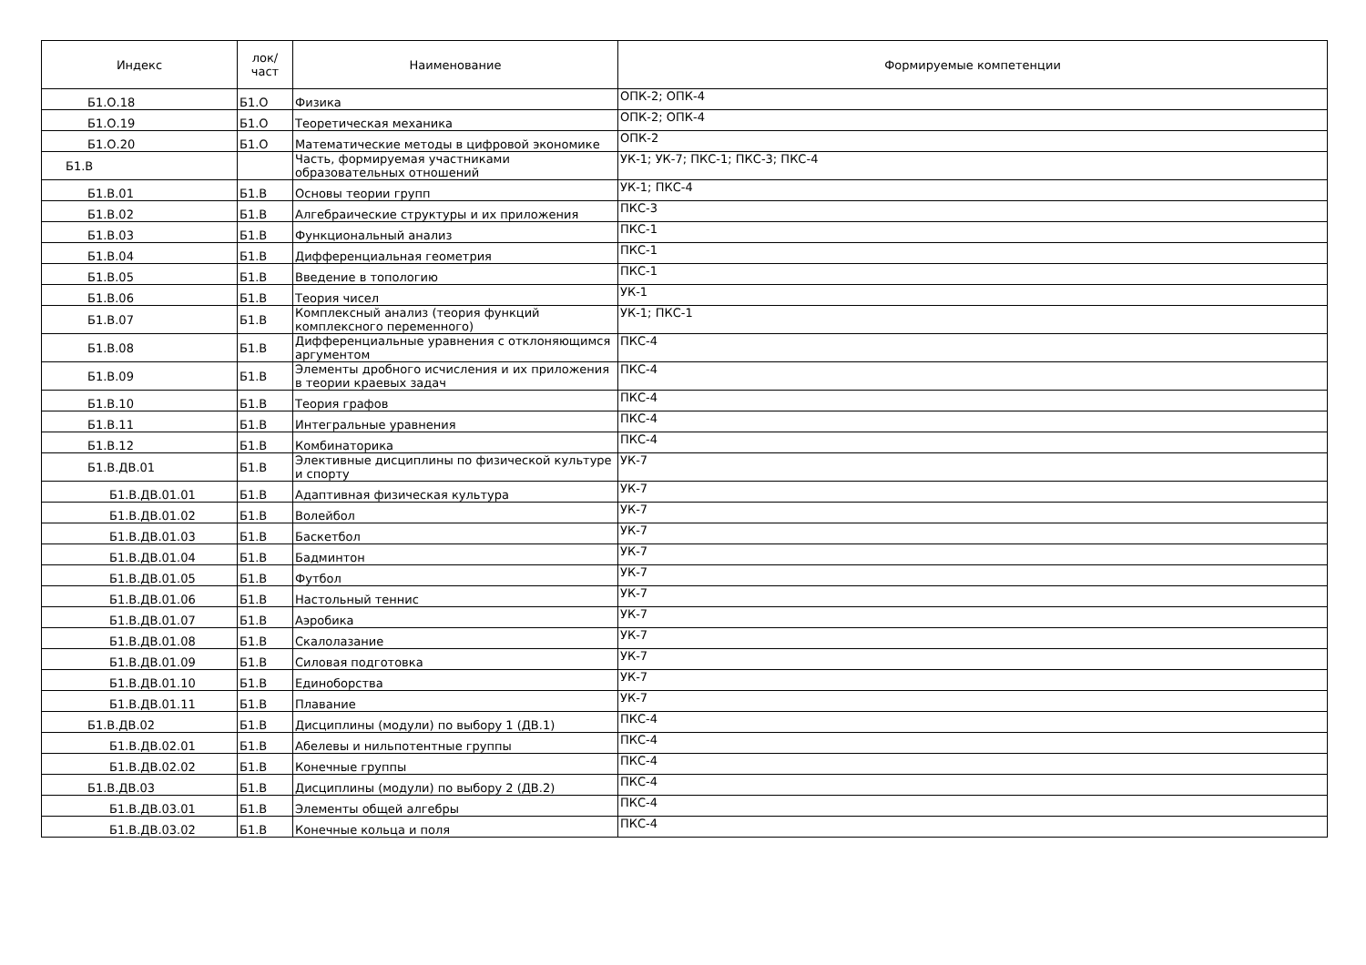| Индекс | лок/ част | Наименование | Формируемые компетенции |
| --- | --- | --- | --- |
| Б1.О.18 | Б1.О | Физика | ОПК-2; ОПК-4 |
| Б1.О.19 | Б1.О | Теоретическая механика | ОПК-2; ОПК-4 |
| Б1.О.20 | Б1.О | Математические методы в цифровой экономике | ОПК-2 |
| Б1.В | | Часть, формируемая участниками образовательных отношений | УК-1; УК-7; ПКС-1; ПКС-3; ПКС-4 |
| Б1.В.01 | Б1.В | Основы теории групп | УК-1; ПКС-4 |
| Б1.В.02 | Б1.В | Алгебраические структуры и их приложения | ПКС-3 |
| Б1.В.03 | Б1.В | Функциональный анализ | ПКС-1 |
| Б1.В.04 | Б1.В | Дифференциальная геометрия | ПКС-1 |
| Б1.В.05 | Б1.В | Введение в топологию | ПКС-1 |
| Б1.В.06 | Б1.В | Теория чисел | УК-1 |
| Б1.В.07 | Б1.В | Комплексный анализ (теория функций комплексного переменного) | УК-1; ПКС-1 |
| Б1.В.08 | Б1.В | Дифференциальные уравнения с отклоняющимся аргументом | ПКС-4 |
| Б1.В.09 | Б1.В | Элементы дробного исчисления и их приложения в теории краевых задач | ПКС-4 |
| Б1.В.10 | Б1.В | Теория графов | ПКС-4 |
| Б1.В.11 | Б1.В | Интегральные уравнения | ПКС-4 |
| Б1.В.12 | Б1.В | Комбинаторика | ПКС-4 |
| Б1.В.ДВ.01 | Б1.В | Элективные дисциплины по физической культуре и спорту | УК-7 |
| Б1.В.ДВ.01.01 | Б1.В | Адаптивная физическая культура | УК-7 |
| Б1.В.ДВ.01.02 | Б1.В | Волейбол | УК-7 |
| Б1.В.ДВ.01.03 | Б1.В | Баскетбол | УК-7 |
| Б1.В.ДВ.01.04 | Б1.В | Бадминтон | УК-7 |
| Б1.В.ДВ.01.05 | Б1.В | Футбол | УК-7 |
| Б1.В.ДВ.01.06 | Б1.В | Настольный теннис | УК-7 |
| Б1.В.ДВ.01.07 | Б1.В | Аэробика | УК-7 |
| Б1.В.ДВ.01.08 | Б1.В | Скалолазание | УК-7 |
| Б1.В.ДВ.01.09 | Б1.В | Силовая подготовка | УК-7 |
| Б1.В.ДВ.01.10 | Б1.В | Единоборства | УК-7 |
| Б1.В.ДВ.01.11 | Б1.В | Плавание | УК-7 |
| Б1.В.ДВ.02 | Б1.В | Дисциплины (модули) по выбору 1 (ДВ.1) | ПКС-4 |
| Б1.В.ДВ.02.01 | Б1.В | Абелевы и нильпотентные группы | ПКС-4 |
| Б1.В.ДВ.02.02 | Б1.В | Конечные группы | ПКС-4 |
| Б1.В.ДВ.03 | Б1.В | Дисциплины (модули) по выбору 2 (ДВ.2) | ПКС-4 |
| Б1.В.ДВ.03.01 | Б1.В | Элементы общей алгебры | ПКС-4 |
| Б1.В.ДВ.03.02 | Б1.В | Конечные кольца и поля | ПКС-4 |